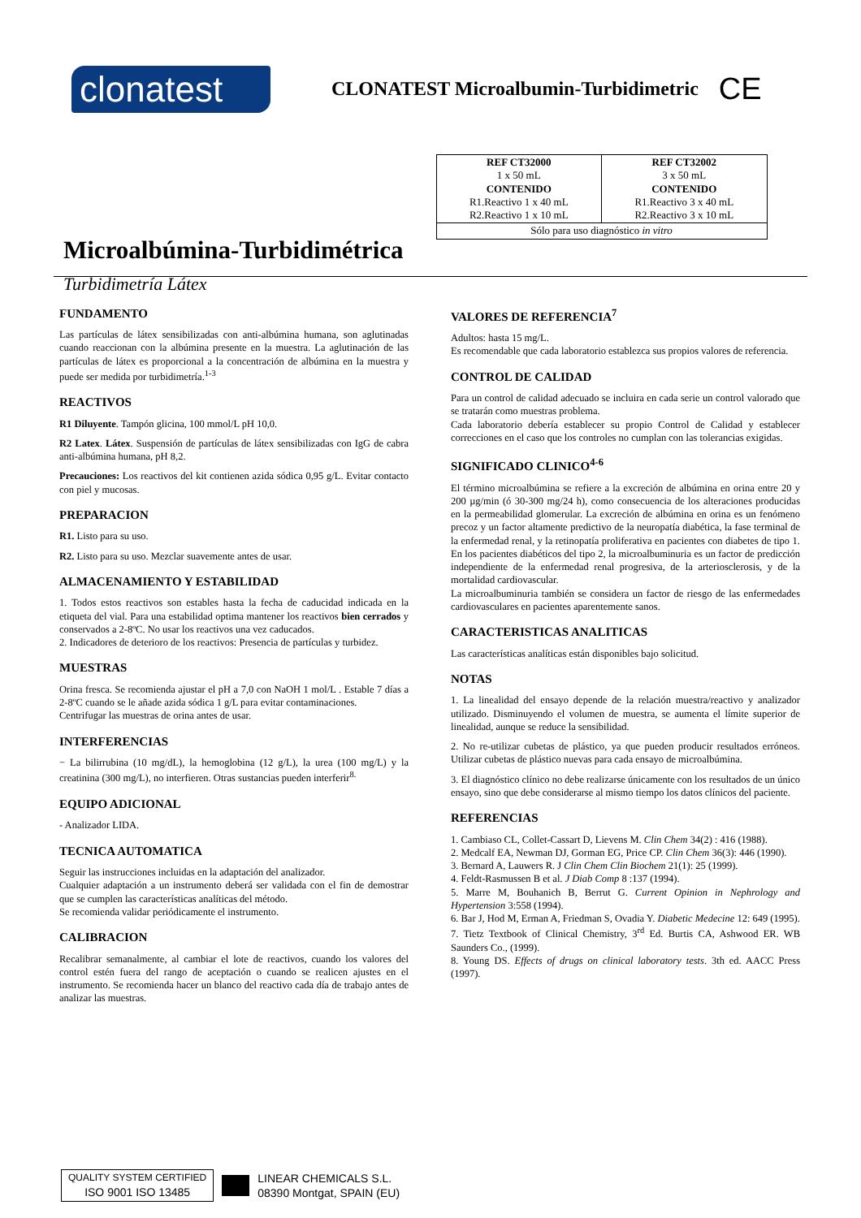clonatest
CLONATEST Microalbumin-Turbidimetric
CE
Microalbúmina-Turbidimétrica
Turbidimetría Látex
| REF CT32000 1 x 50 mL CONTENIDO R1.Reactivo 1 x 40 mL R2.Reactivo 1 x 10 mL | REF CT32002 3 x 50 mL CONTENIDO R1.Reactivo 3 x 40 mL R2.Reactivo 3 x 10 mL |
| Sólo para uso diagnóstico in vitro | |
FUNDAMENTO
Las partículas de látex sensibilizadas con anti-albúmina humana, son aglutinadas cuando reaccionan con la albúmina presente en la muestra. La aglutinación de las partículas de látex es proporcional a la concentración de albúmina en la muestra y puede ser medida por turbidimetría.<sup>1-3</sup>
REACTIVOS
R1 Diluyente. Tampón glicina, 100 mmol/L pH 10,0.
R2 Latex. Látex. Suspensión de partículas de látex sensibilizadas con IgG de cabra anti-albúmina humana, pH 8,2.
Precauciones: Los reactivos del kit contienen azida sódica 0,95 g/L. Evitar contacto con piel y mucosas.
PREPARACION
R1. Listo para su uso.
R2. Listo para su uso. Mezclar suavemente antes de usar.
ALMACENAMIENTO Y ESTABILIDAD
1. Todos estos reactivos son estables hasta la fecha de caducidad indicada en la etiqueta del vial. Para una estabilidad optima mantener los reactivos bien cerrados y conservados a 2-8ºC. No usar los reactivos una vez caducados.
2. Indicadores de deterioro de los reactivos: Presencia de partículas y turbidez.
MUESTRAS
Orina fresca. Se recomienda ajustar el pH a 7,0 con NaOH 1 mol/L . Estable 7 días a 2-8ºC cuando se le añade azida sódica 1 g/L para evitar contaminaciones.
Centrifugar las muestras de orina antes de usar.
INTERFERENCIAS
− La bilirrubina (10 mg/dL), la hemoglobina (12 g/L), la urea (100 mg/L) y la creatinina (300 mg/L), no interfieren. Otras sustancias pueden interferir<sup>8.</sup>
EQUIPO ADICIONAL
- Analizador LIDA.
TECNICA AUTOMATICA
Seguir las instrucciones incluidas en la adaptación del analizador.
Cualquier adaptación a un instrumento deberá ser validada con el fin de demostrar que se cumplen las características analíticas del método.
Se recomienda validar periódicamente el instrumento.
CALIBRACION
Recalibrar semanalmente, al cambiar el lote de reactivos, cuando los valores del control estén fuera del rango de aceptación o cuando se realicen ajustes en el instrumento. Se recomienda hacer un blanco del reactivo cada día de trabajo antes de analizar las muestras.
VALORES DE REFERENCIA<sup>7</sup>
Adultos: hasta 15 mg/L.
Es recomendable que cada laboratorio establezca sus propios valores de referencia.
CONTROL DE CALIDAD
Para un control de calidad adecuado se incluira en cada serie un control valorado que se tratarán como muestras problema.
Cada laboratorio debería establecer su propio Control de Calidad y establecer correcciones en el caso que los controles no cumplan con las tolerancias exigidas.
SIGNIFICADO CLINICO<sup>4-6</sup>
El término microalbúmina se refiere a la excreción de albúmina en orina entre 20 y 200 µg/min (ó 30-300 mg/24 h), como consecuencia de los alteraciones producidas en la permeabilidad glomerular. La excreción de albúmina en orina es un fenómeno precoz y un factor altamente predictivo de la neuropatía diabética, la fase terminal de la enfermedad renal, y la retinopatía proliferativa en pacientes con diabetes de tipo 1. En los pacientes diabéticos del tipo 2, la microalbuminuria es un factor de predicción independiente de la enfermedad renal progresiva, de la arteriosclerosis, y de la mortalidad cardiovascular.
La microalbuminuria también se considera un factor de riesgo de las enfermedades cardiovasculares en pacientes aparentemente sanos.
CARACTERISTICAS ANALITICAS
Las características analíticas están disponibles bajo solicitud.
NOTAS
1. La linealidad del ensayo depende de la relación muestra/reactivo y analizador utilizado. Disminuyendo el volumen de muestra, se aumenta el límite superior de linealidad, aunque se reduce la sensibilidad.
2. No re-utilizar cubetas de plástico, ya que pueden producir resultados erróneos. Utilizar cubetas de plástico nuevas para cada ensayo de microalbúmina.
3. El diagnóstico clínico no debe realizarse únicamente con los resultados de un único ensayo, sino que debe considerarse al mismo tiempo los datos clínicos del paciente.
REFERENCIAS
1. Cambiaso CL, Collet-Cassart D, Lievens M. Clin Chem 34(2) : 416 (1988).
2. Medcalf EA, Newman DJ, Gorman EG, Price CP. Clin Chem 36(3): 446 (1990).
3. Bernard A, Lauwers R. J Clin Chem Clin Biochem 21(1): 25 (1999).
4. Feldt-Rasmussen B et al. J Diab Comp 8 :137 (1994).
5. Marre M, Bouhanich B, Berrut G. Current Opinion in Nephrology and Hypertension 3:558 (1994).
6. Bar J, Hod M, Erman A, Friedman S, Ovadia Y. Diabetic Medecine 12: 649 (1995).
7. Tietz Textbook of Clinical Chemistry, 3<sup>rd</sup> Ed. Burtis CA, Ashwood ER. WB Saunders Co., (1999).
8. Young DS. Effects of drugs on clinical laboratory tests. 3th ed. AACC Press (1997).
QUALITY SYSTEM CERTIFIED
ISO 9001 ISO 13485
LINEAR CHEMICALS S.L.
08390 Montgat, SPAIN (EU)